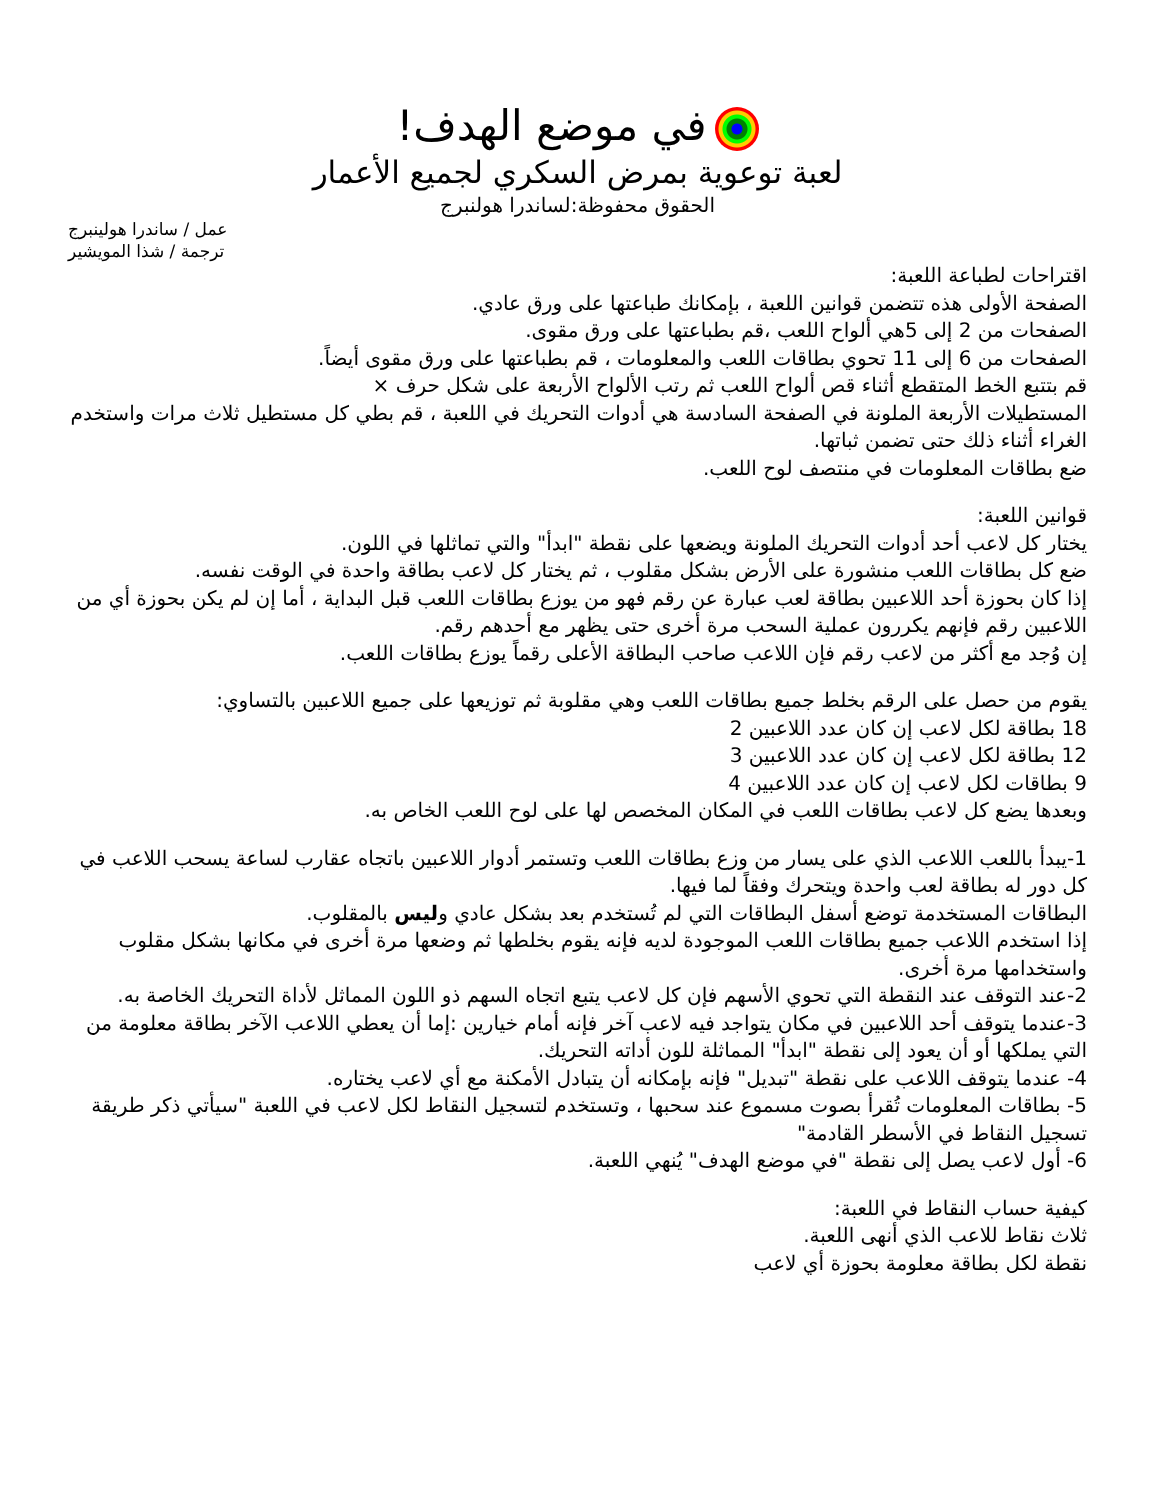في موضع الهدف!
لعبة توعوية بمرض السكري لجميع الأعمار
الحقوق محفوظة:لساندرا هولنبرج
عمل / ساندرا هولينبرج
ترجمة / شذا المويشير
اقتراحات لطباعة اللعبة:
الصفحة الأولى هذه تتضمن قوانين اللعبة ، بإمكانك طباعتها على ورق عادي.
الصفحات من 2 إلى 5هي ألواح اللعب ،قم بطباعتها على ورق مقوى.
الصفحات من 6 إلى 11 تحوي بطاقات اللعب والمعلومات ، قم بطباعتها على ورق مقوى أيضاً.
قم بتتبع الخط المتقطع أثناء قص ألواح اللعب ثم رتب الألواح الأربعة على شكل حرف ×
المستطيلات الأربعة الملونة في الصفحة السادسة هي أدوات التحريك في اللعبة ، قم بطي كل مستطيل ثلاث مرات واستخدم الغراء أثناء ذلك حتى تضمن ثباتها.
ضع بطاقات المعلومات في منتصف لوح اللعب.
قوانين اللعبة:
يختار كل لاعب أحد أدوات التحريك الملونة ويضعها على نقطة "ابدأ" والتي تماثلها في اللون.
ضع كل بطاقات اللعب منشورة على الأرض بشكل مقلوب ، ثم يختار كل لاعب بطاقة واحدة في الوقت نفسه.
إذا كان بحوزة أحد اللاعبين بطاقة لعب عبارة عن رقم فهو من يوزع بطاقات اللعب قبل البداية ، أما إن لم يكن بحوزة أي من اللاعبين رقم فإنهم يكررون عملية السحب مرة أخرى حتى يظهر مع أحدهم رقم.
إن وُجد مع أكثر من لاعب رقم فإن اللاعب صاحب البطاقة الأعلى رقماً يوزع بطاقات اللعب.
يقوم من حصل على الرقم بخلط جميع بطاقات اللعب وهي مقلوبة ثم توزيعها على جميع اللاعبين بالتساوي:
18 بطاقة لكل لاعب إن كان عدد اللاعبين 2
12 بطاقة لكل لاعب إن كان عدد اللاعبين 3
9 بطاقات لكل لاعب إن كان عدد اللاعبين 4
وبعدها يضع كل لاعب بطاقات اللعب في المكان المخصص لها على لوح اللعب الخاص به.
1-يبدأ باللعب اللاعب الذي على يسار من وزع بطاقات اللعب وتستمر أدوار اللاعبين باتجاه عقارب لساعة يسحب اللاعب في كل دور له بطاقة لعب واحدة ويتحرك وفقاً لما فيها.
البطاقات المستخدمة توضع أسفل البطاقات التي لم تُستخدم بعد بشكل عادي وليس بالمقلوب.
إذا استخدم اللاعب جميع بطاقات اللعب الموجودة لديه فإنه يقوم بخلطها ثم وضعها مرة أخرى في مكانها بشكل مقلوب واستخدامها مرة أخرى.
2-عند التوقف عند النقطة التي تحوي الأسهم فإن كل لاعب يتبع اتجاه السهم ذو اللون المماثل لأداة التحريك الخاصة به.
3-عندما يتوقف أحد اللاعبين في مكان يتواجد فيه لاعب آخر فإنه أمام خيارين :إما أن يعطي اللاعب الآخر بطاقة معلومة من التي يملكها أو أن يعود إلى نقطة "ابدأ" المماثلة للون أداته التحريك.
4- عندما يتوقف اللاعب على نقطة "تبديل" فإنه بإمكانه أن يتبادل الأمكنة مع أي لاعب يختاره.
5- بطاقات المعلومات تُقرأ بصوت مسموع عند سحبها ، وتستخدم لتسجيل النقاط لكل لاعب في اللعبة "سيأتي ذكر طريقة تسجيل النقاط في الأسطر القادمة"
6- أول لاعب يصل إلى نقطة "في موضع الهدف" يُنهي اللعبة.
كيفية حساب النقاط في اللعبة:
ثلاث نقاط للاعب الذي أنهى اللعبة.
نقطة لكل بطاقة معلومة بحوزة أي لاعب